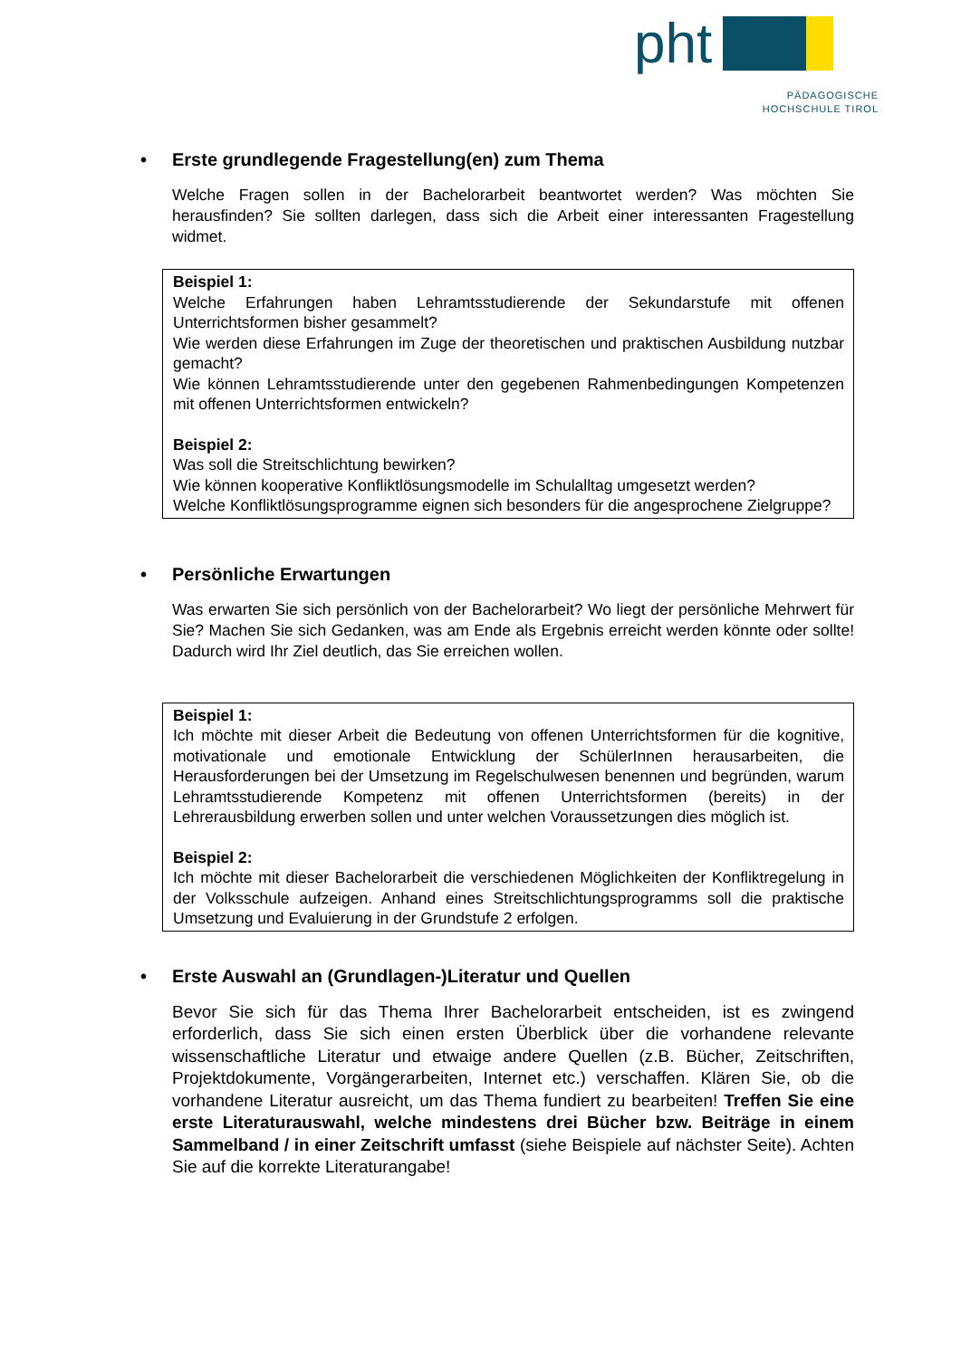pht
PÄDAGOGISCHE
HOCHSCHULE TIROL
• Erste grundlegende Fragestellung(en) zum Thema
Welche Fragen sollen in der Bachelorarbeit beantwortet werden? Was möchten Sie herausfinden? Sie sollten darlegen, dass sich die Arbeit einer interessanten Fragestellung widmet.
Beispiel 1:
Welche Erfahrungen haben Lehramtsstudierende der Sekundarstufe mit offenen Unterrichtsformen bisher gesammelt?
Wie werden diese Erfahrungen im Zuge der theoretischen und praktischen Ausbildung nutzbar gemacht?
Wie können Lehramtsstudierende unter den gegebenen Rahmenbedingungen Kompetenzen mit offenen Unterrichtsformen entwickeln?
Beispiel 2:
Was soll die Streitschlichtung bewirken?
Wie können kooperative Konfliktlösungsmodelle im Schulalltag umgesetzt werden?
Welche Konfliktlösungsprogramme eignen sich besonders für die angesprochene Zielgruppe?
• Persönliche Erwartungen
Was erwarten Sie sich persönlich von der Bachelorarbeit? Wo liegt der persönliche Mehrwert für Sie? Machen Sie sich Gedanken, was am Ende als Ergebnis erreicht werden könnte oder sollte! Dadurch wird Ihr Ziel deutlich, das Sie erreichen wollen.
Beispiel 1:
Ich möchte mit dieser Arbeit die Bedeutung von offenen Unterrichtsformen für die kognitive, motivationale und emotionale Entwicklung der SchülerInnen herausarbeiten, die Herausforderungen bei der Umsetzung im Regelschulwesen benennen und begründen, warum Lehramtsstudierende Kompetenz mit offenen Unterrichtsformen (bereits) in der Lehrerausbildung erwerben sollen und unter welchen Voraussetzungen dies möglich ist.
Beispiel 2:
Ich möchte mit dieser Bachelorarbeit die verschiedenen Möglichkeiten der Konfliktregelung in der Volksschule aufzeigen. Anhand eines Streitschlichtungsprogramms soll die praktische Umsetzung und Evaluierung in der Grundstufe 2 erfolgen.
• Erste Auswahl an (Grundlagen-)Literatur und Quellen
Bevor Sie sich für das Thema Ihrer Bachelorarbeit entscheiden, ist es zwingend erforderlich, dass Sie sich einen ersten Überblick über die vorhandene relevante wissenschaftliche Literatur und etwaige andere Quellen (z.B. Bücher, Zeitschriften, Projektdokumente, Vorgängerarbeiten, Internet etc.) verschaffen. Klären Sie, ob die vorhandene Literatur ausreicht, um das Thema fundiert zu bearbeiten! Treffen Sie eine erste Literaturauswahl, welche mindestens drei Bücher bzw. Beiträge in einem Sammelband / in einer Zeitschrift umfasst (siehe Beispiele auf nächster Seite). Achten Sie auf die korrekte Literaturangabe!